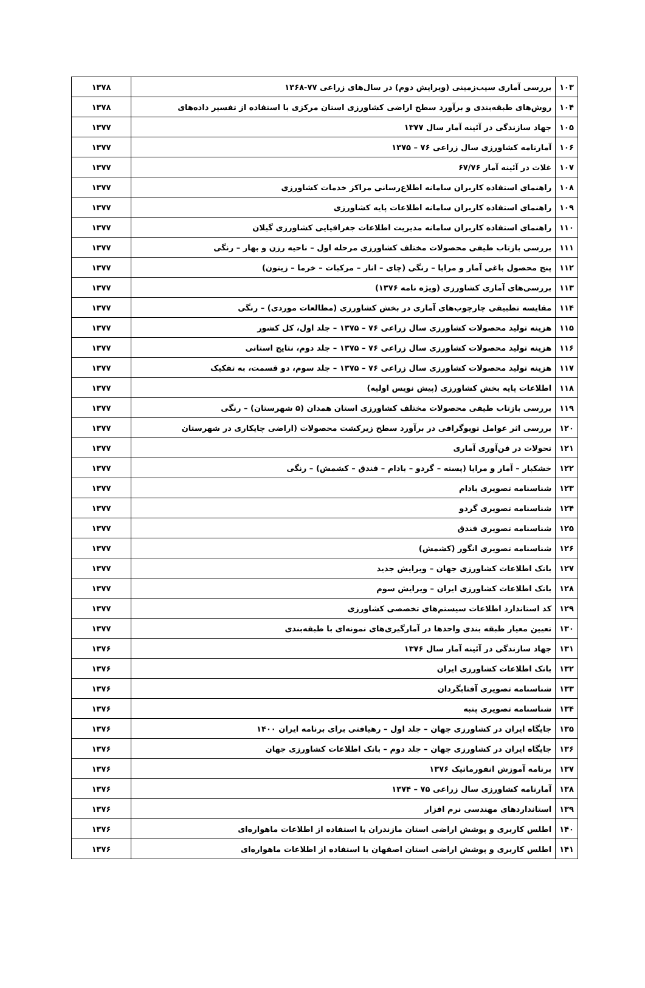| ۱۰۳ | بررسی آماری سیب‌زمینی (ویرایش دوم) در سال‌های زراعی ۷۷-۱۳۶۸ | ۱۳۷۸ |
| ۱۰۴ | روش‌های طبقه‌بندی و برآورد سطح اراضی کشاورزی استان مرکزی با استفاده از تفسیر داده‌های | ۱۳۷۸ |
| ۱۰۵ | جهاد سازندگی در آئینه آمار سال ۱۳۷۷ | ۱۳۷۷ |
| ۱۰۶ | آمارنامه کشاورزی سال زراعی ۷۶ – ۱۳۷۵ | ۱۳۷۷ |
| ۱۰۷ | غلات در آئینه آمار ۶۷/۷۶ | ۱۳۷۷ |
| ۱۰۸ | راهنمای استفاده کاربران سامانه اطلاع‌رسانی مراکز خدمات کشاورزی | ۱۳۷۷ |
| ۱۰۹ | راهنمای استفاده کاربران سامانه اطلاعات پایه کشاورزی | ۱۳۷۷ |
| ۱۱۰ | راهنمای استفاده کاربران سامانه مدیریت اطلاعات جغرافیایی کشاورزی گیلان | ۱۳۷۷ |
| ۱۱۱ | بررسی بازتاب طیفی محصولات مختلف کشاورزی مرحله اول – ناحیه رزن و بهار – رنگی | ۱۳۷۷ |
| ۱۱۲ | پنج محصول باغی آمار و مرایا – رنگی (چای – انار – مرکبات – خرما – زیتون) | ۱۳۷۷ |
| ۱۱۳ | بررسی‌های آماری کشاورزی (ویژه نامه ۱۳۷۶) | ۱۳۷۷ |
| ۱۱۴ | مقایسه تطبیقی چارچوب‌های آماری در بخش کشاورزی (مطالعات موردی) – رنگی | ۱۳۷۷ |
| ۱۱۵ | هزینه تولید محصولات کشاورزی سال زراعی ۷۶ – ۱۳۷۵ – جلد اول، کل کشور | ۱۳۷۷ |
| ۱۱۶ | هزینه تولید محصولات کشاورزی سال زراعی ۷۶ – ۱۳۷۵ – جلد دوم، نتایج استانی | ۱۳۷۷ |
| ۱۱۷ | هزینه تولید محصولات کشاورزی سال زراعی ۷۶ – ۱۳۷۵ – جلد سوم، دو قسمت، به تفکیک | ۱۳۷۷ |
| ۱۱۸ | اطلاعات پایه بخش کشاورزی (پیش نویس اولیه) | ۱۳۷۷ |
| ۱۱۹ | بررسی بازتاب طیفی محصولات مختلف کشاورزی استان همدان (۵ شهرستان) – رنگی | ۱۳۷۷ |
| ۱۲۰ | بررسی اثر عوامل توپوگرافی در برآورد سطح زیرکشت محصولات (اراضی چایکاری در شهرستان | ۱۳۷۷ |
| ۱۲۱ | تحولات در فن‌آوری آماری | ۱۳۷۷ |
| ۱۲۲ | خشکبار – آمار و مرایا (پسته – گردو – بادام – فندق – کشمش) – رنگی | ۱۳۷۷ |
| ۱۲۳ | شناسنامه تصویری بادام | ۱۳۷۷ |
| ۱۲۴ | شناسنامه تصویری گردو | ۱۳۷۷ |
| ۱۲۵ | شناسنامه تصویری فندق | ۱۳۷۷ |
| ۱۲۶ | شناسنامه تصویری انگور (کشمش) | ۱۳۷۷ |
| ۱۲۷ | بانک اطلاعات کشاورزی جهان – ویرایش جدید | ۱۳۷۷ |
| ۱۲۸ | بانک اطلاعات کشاورزی ایران – ویرایش سوم | ۱۳۷۷ |
| ۱۲۹ | کد استاندارد اطلاعات سیستم‌های تخصصی کشاورزی | ۱۳۷۷ |
| ۱۳۰ | تعیین معیار طبقه بندی واحدها در آمارگیری‌های نمونه‌ای با طبقه‌بندی | ۱۳۷۷ |
| ۱۳۱ | جهاد سازندگی در آئینه آمار سال ۱۳۷۶ | ۱۳۷۶ |
| ۱۳۲ | بانک اطلاعات کشاورزی ایران | ۱۳۷۶ |
| ۱۳۳ | شناسنامه تصویری آفتابگردان | ۱۳۷۶ |
| ۱۳۴ | شناسنامه تصویری پنبه | ۱۳۷۶ |
| ۱۳۵ | جایگاه ایران در کشاورزی جهان – جلد اول – رهیافتی برای برنامه ایران ۱۴۰۰ | ۱۳۷۶ |
| ۱۳۶ | جایگاه ایران در کشاورزی جهان – جلد دوم – بانک اطلاعات کشاورزی جهان | ۱۳۷۶ |
| ۱۳۷ | برنامه آموزش انفورماتیک ۱۳۷۶ | ۱۳۷۶ |
| ۱۳۸ | آمارنامه کشاورزی سال زراعی ۷۵ – ۱۳۷۴ | ۱۳۷۶ |
| ۱۳۹ | استانداردهای مهندسی نرم افزار | ۱۳۷۶ |
| ۱۴۰ | اطلس کاربری و پوشش اراضی استان مازندران با استفاده از اطلاعات ماهواره‌ای | ۱۳۷۶ |
| ۱۴۱ | اطلس کاربری و پوشش اراضی استان اصفهان با استفاده از اطلاعات ماهواره‌ای | ۱۳۷۶ |